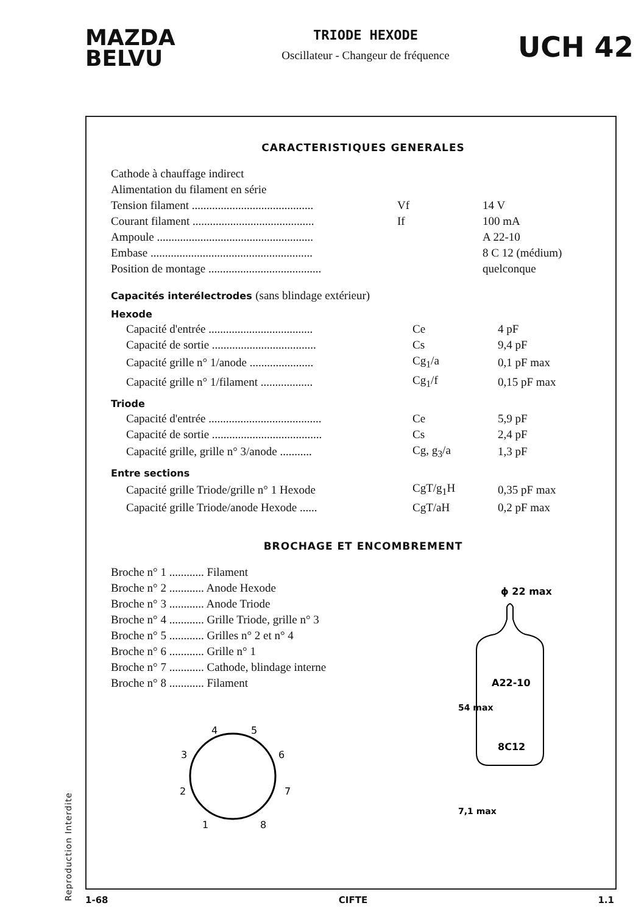MAZDA
BELVU
TRIODE HEXODE
Oscillateur - Changeur de fréquence
UCH 42
CARACTERISTIQUES GENERALES
| Cathode à chauffage indirect | | |
| Alimentation du filament en série | | |
| Tension filament .......................................... | Vf | 14 V |
| Courant filament .......................................... | If | 100 mA |
| Ampoule ...................................................... | | A 22-10 |
| Embase ........................................................ | | 8 C 12 (médium) |
| Position de montage ....................................... | | quelconque |
Capacités interélectrodes (sans blindage extérieur)
Hexode
| Capacité d'entrée .................................... | Ce | 4 pF |
| Capacité de sortie .................................... | Cs | 9,4 pF |
| Capacité grille n° 1/anode ...................... | Cg<sub>1</sub>/a | 0,1 pF max |
| Capacité grille n° 1/filament .................. | Cg<sub>1</sub>/f | 0,15 pF max |
Triode
| Capacité d'entrée ....................................... | Ce | 5,9 pF |
| Capacité de sortie ...................................... | Cs | 2,4 pF |
| Capacité grille, grille n° 3/anode ........... | Cg, g<sub>3</sub>/a | 1,3 pF |
Entre sections
| Capacité grille Triode/grille n° 1 Hexode | CgT/g<sub>1</sub>H | 0,35 pF max |
| Capacité grille Triode/anode Hexode ...... | CgT/aH | 0,2 pF max |
BROCHAGE ET ENCOMBREMENT
| Broche n° 1 ............ Filament |
| Broche n° 2 ............ Anode Hexode |
| Broche n° 3 ............ Anode Triode |
| Broche n° 4 ............ Grille Triode, grille n° 3 |
| Broche n° 5 ............ Grilles n° 2 et n° 4 |
| Broche n° 6 ............ Grille n° 1 |
| Broche n° 7 ............ Cathode, blindage interne |
| Broche n° 8 ............ Filament |
4
5
3
6
2
7
1
8
ϕ 22 max
A22-10
8C12
54 max
7,1 max
Reproduction Interdite
1-68 CIFTE 1.1